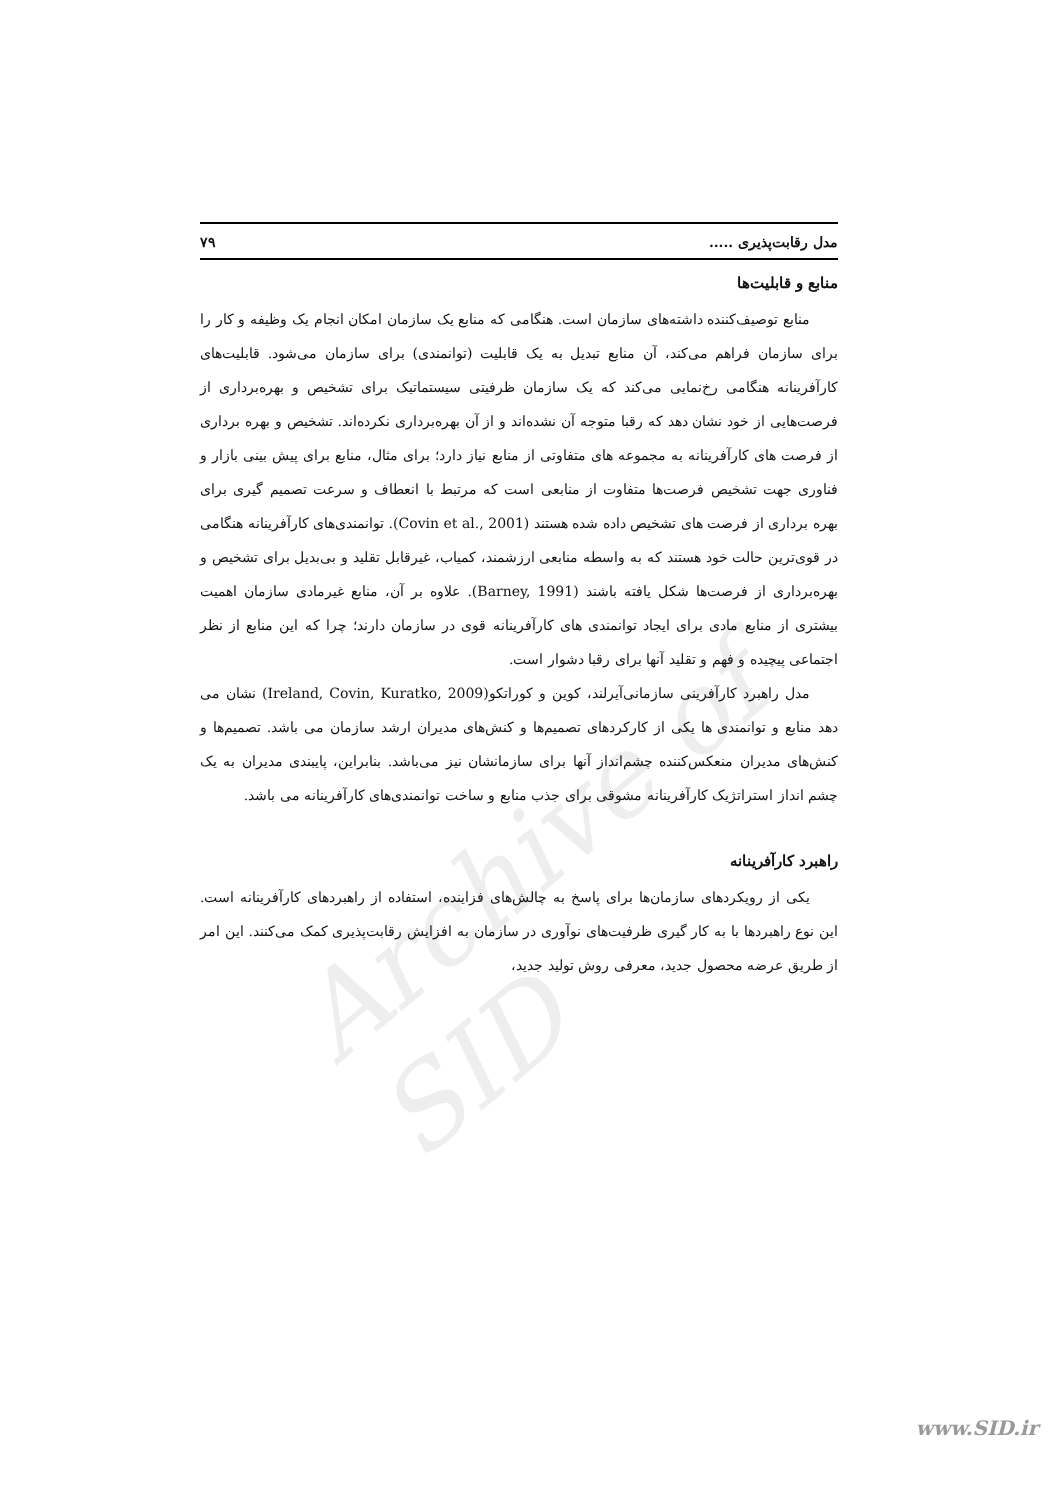Archive of SID
مدل رقابت‌پذیری ..... ۷۹
منابع و قابلیت‌ها
منابع توصیف‌کننده داشته‌های سازمان است. هنگامی که منابع یک سازمان امکان انجام یک وظیفه و کار را برای سازمان فراهم می‌کند، آن منابع تبدیل به یک قابلیت (توانمندی) برای سازمان می‌شود. قابلیت‌های کارآفرینانه هنگامی رخ‌نمایی می‌کند که یک سازمان ظرفیتی سیستماتیک برای تشخیص و بهره‌برداری از فرصت‌هایی از خود نشان دهد که رقبا متوجه آن نشده‌اند و از آن بهره‌برداری نکرده‌اند. تشخیص و بهره برداری از فرصت های کارآفرینانه به مجموعه های متفاوتی از منابع نیاز دارد؛ برای مثال، منابع برای پیش بینی بازار و فناوری جهت تشخیص فرصت‌ها متفاوت از منابعی است که مرتبط با انعطاف و سرعت تصمیم گیری برای بهره برداری از فرصت های تشخیص داده شده هستند (Covin et al., 2001). توانمندی‌های کارآفرینانه هنگامی در قوی‌ترین حالت خود هستند که به واسطه منابعی ارزشمند، کمیاب، غیرقابل تقلید و بی‌بدیل برای تشخیص و بهره‌برداری از فرصت‌ها شکل یافته باشند (Barney, 1991). علاوه بر آن، منابع غیرمادی سازمان اهمیت بیشتری از منابع مادی برای ایجاد توانمندی های کارآفرینانه قوی در سازمان دارند؛ چرا که این منابع از نظر اجتماعی پیچیده و فهم و تقلید آنها برای رقبا دشوار است.
مدل راهبرد کارآفرینی سازمانی‌آیرلند، کوین و کوراتکو(Ireland, Covin, Kuratko, 2009) نشان می دهد منابع و توانمندی ها یکی از کارکردهای تصمیم‌ها و کنش‌های مدیران ارشد سازمان می باشد. تصمیم‌ها و کنش‌های مدیران منعکس‌کننده چشم‌انداز آنها برای سازمانشان نیز می‌باشد. بنابراین، پایبندی مدیران به یک چشم انداز استراتژیک کارآفرینانه مشوقی برای جذب منابع و ساخت توانمندی‌های کارآفرینانه می باشد.
راهبرد کارآفرینانه
یکی از رویکردهای سازمان‌ها برای پاسخ به چالش‌های فزاینده، استفاده از راهبردهای کارآفرینانه است. این نوع راهبردها با به کار گیری ظرفیت‌های نوآوری در سازمان به افزایش رقابت‌پذیری کمک می‌کنند. این امر از طریق عرضه محصول جدید، معرفی روش تولید جدید،
www.SID.ir